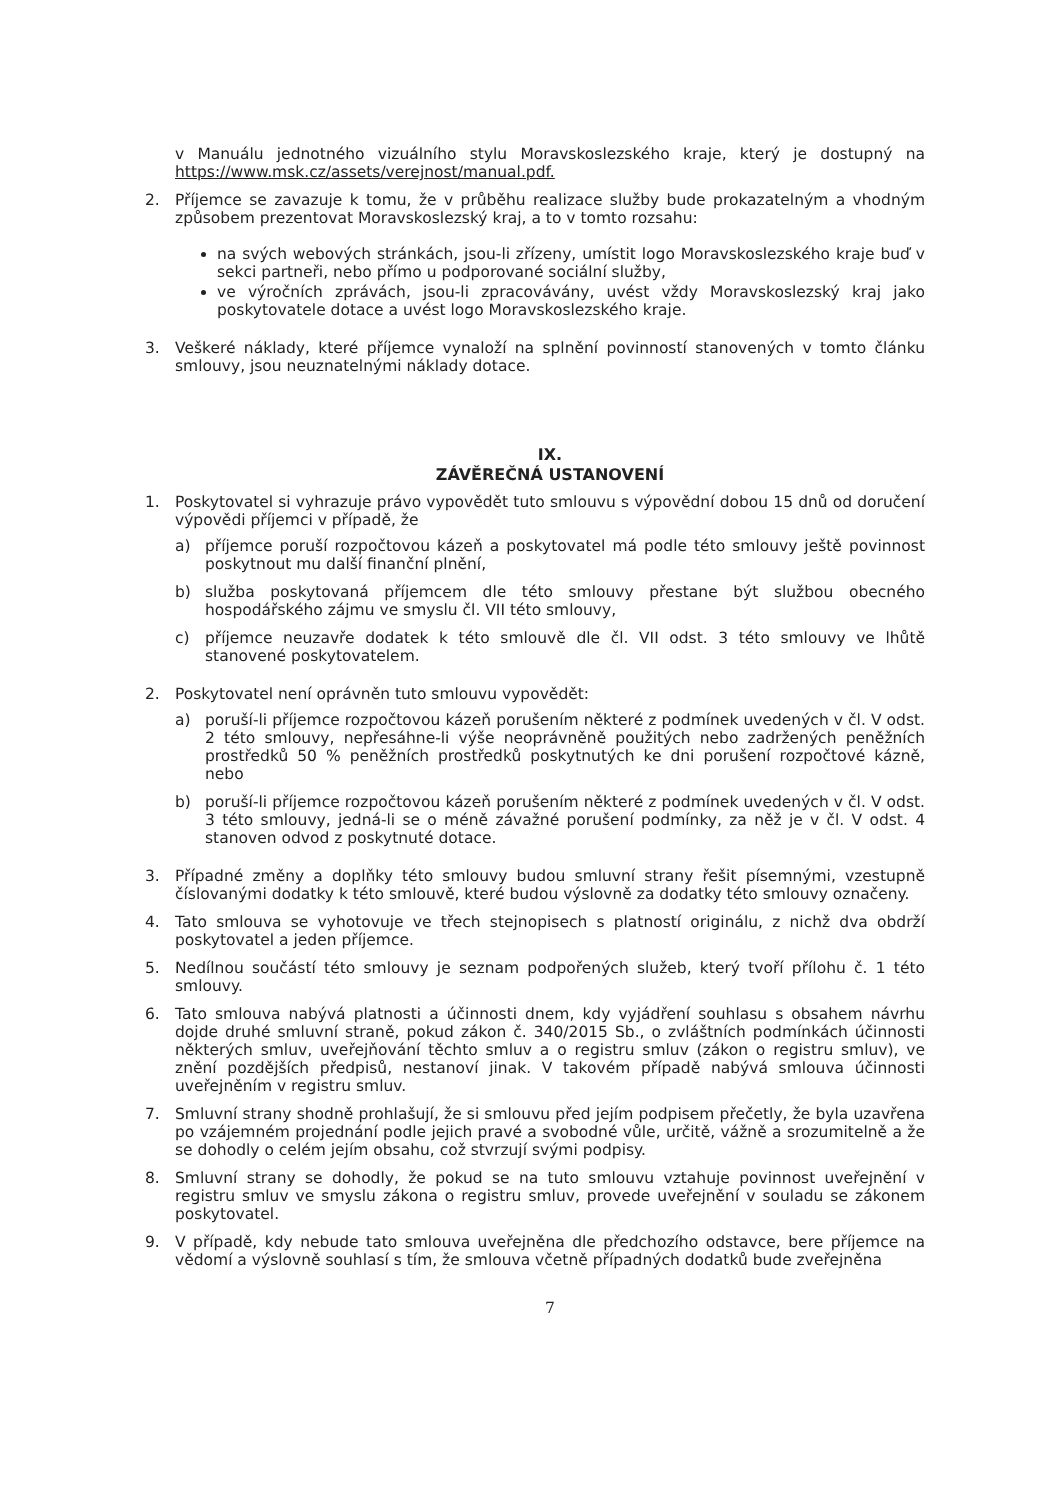v Manuálu jednotného vizuálního stylu Moravskoslezského kraje, který je dostupný na https://www.msk.cz/assets/verejnost/manual.pdf.
2. Příjemce se zavazuje k tomu, že v průběhu realizace služby bude prokazatelným a vhodným způsobem prezentovat Moravskoslezský kraj, a to v tomto rozsahu:
na svých webových stránkách, jsou-li zřízeny, umístit logo Moravskoslezského kraje buď v sekci partneři, nebo přímo u podporované sociální služby,
ve výročních zprávách, jsou-li zpracovávány, uvést vždy Moravskoslezský kraj jako poskytovatele dotace a uvést logo Moravskoslezského kraje.
3. Veškeré náklady, které příjemce vynaloží na splnění povinností stanovených v tomto článku smlouvy, jsou neuznatelnými náklady dotace.
IX.
ZÁVĚREČNÁ USTANOVENÍ
1. Poskytovatel si vyhrazuje právo vypovědět tuto smlouvu s výpovědní dobou 15 dnů od doručení výpovědi příjemci v případě, že
a) příjemce poruší rozpočtovou kázeň a poskytovatel má podle této smlouvy ještě povinnost poskytnout mu další finanční plnění,
b) služba poskytovaná příjemcem dle této smlouvy přestane být službou obecného hospodářského zájmu ve smyslu čl. VII této smlouvy,
c) příjemce neuzavře dodatek k této smlouvě dle čl. VII odst. 3 této smlouvy ve lhůtě stanovené poskytovatelem.
2. Poskytovatel není oprávněn tuto smlouvu vypovědět:
a) poruší-li příjemce rozpočtovou kázeň porušením některé z podmínek uvedených v čl. V odst. 2 této smlouvy, nepřesáhne-li výše neoprávněně použitých nebo zadržených peněžních prostředků 50 % peněžních prostředků poskytnutých ke dni porušení rozpočtové kázně, nebo
b) poruší-li příjemce rozpočtovou kázeň porušením některé z podmínek uvedených v čl. V odst. 3 této smlouvy, jedná-li se o méně závažné porušení podmínky, za něž je v čl. V odst. 4 stanoven odvod z poskytnuté dotace.
3. Případné změny a doplňky této smlouvy budou smluvní strany řešit písemnými, vzestupně číslovanými dodatky k této smlouvě, které budou výslovně za dodatky této smlouvy označeny.
4. Tato smlouva se vyhotovuje ve třech stejnopisech s platností originálu, z nichž dva obdrží poskytovatel a jeden příjemce.
5. Nedílnou součástí této smlouvy je seznam podpořených služeb, který tvoří přílohu č. 1 této smlouvy.
6. Tato smlouva nabývá platnosti a účinnosti dnem, kdy vyjádření souhlasu s obsahem návrhu dojde druhé smluvní straně, pokud zákon č. 340/2015 Sb., o zvláštních podmínkách účinnosti některých smluv, uveřejňování těchto smluv a o registru smluv (zákon o registru smluv), ve znění pozdějších předpisů, nestanoví jinak. V takovém případě nabývá smlouva účinnosti uveřejněním v registru smluv.
7. Smluvní strany shodně prohlašují, že si smlouvu před jejím podpisem přečetly, že byla uzavřena po vzájemném projednání podle jejich pravé a svobodné vůle, určitě, vážně a srozumitelně a že se dohodly o celém jejím obsahu, což stvrzují svými podpisy.
8. Smluvní strany se dohodly, že pokud se na tuto smlouvu vztahuje povinnost uveřejnění v registru smluv ve smyslu zákona o registru smluv, provede uveřejnění v souladu se zákonem poskytovatel.
9. V případě, kdy nebude tato smlouva uveřejněna dle předchozího odstavce, bere příjemce na vědomí a výslovně souhlasí s tím, že smlouva včetně případných dodatků bude zveřejněna
7